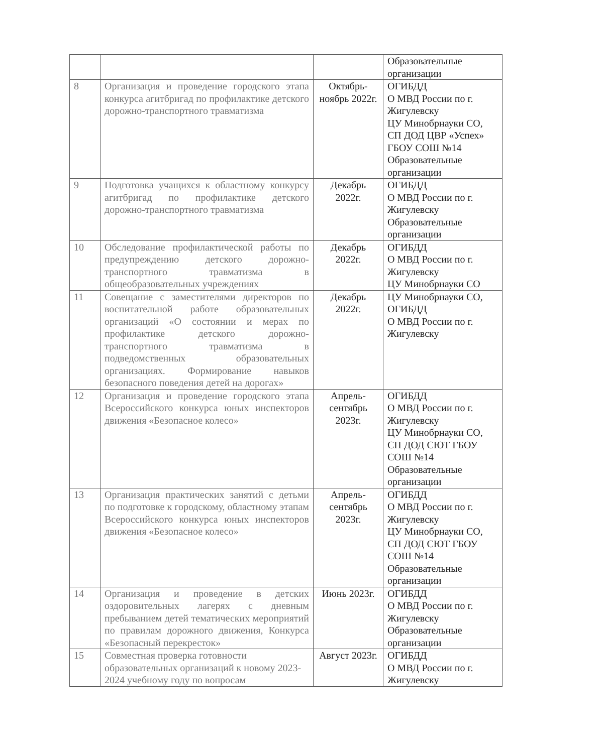| | | | Образовательные организации |
| 8 | Организация и проведение городского этапа конкурса агитбригад по профилактике детского дорожно-транспортного травматизма | Октябрь-ноябрь 2022г. | ОГИБДД О МВД России по г. Жигулевску ЦУ Минобрнауки СО, СП ДОД ЦВР «Успех» ГБОУ СОШ №14 Образовательные организации |
| 9 | Подготовка учащихся к областному конкурсу агитбригад по профилактике детского дорожно-транспортного травматизма | Декабрь 2022г. | ОГИБДД О МВД России по г. Жигулевску Образовательные организации |
| 10 | Обследование профилактической работы по предупреждению детского дорожно-транспортного травматизма в общеобразовательных учреждениях | Декабрь 2022г. | ОГИБДД О МВД России по г. Жигулевску ЦУ Минобрнауки СО |
| 11 | Совещание с заместителями директоров по воспитательной работе образовательных организаций «О состоянии и мерах по профилактике детского дорожно-транспортного травматизма в подведомственных образовательных организациях. Формирование навыков безопасного поведения детей на дорогах» | Декабрь 2022г. | ЦУ Минобрнауки СО, ОГИБДД О МВД России по г. Жигулевску |
| 12 | Организация и проведение городского этапа Всероссийского конкурса юных инспекторов движения «Безопасное колесо» | Апрель-сентябрь 2023г. | ОГИБДД О МВД России по г. Жигулевску ЦУ Минобрнауки СО, СП ДОД СЮТ ГБОУ СОШ №14 Образовательные организации |
| 13 | Организация практических занятий с детьми по подготовке к городскому, областному этапам Всероссийского конкурса юных инспекторов движения «Безопасное колесо» | Апрель-сентябрь 2023г. | ОГИБДД О МВД России по г. Жигулевску ЦУ Минобрнауки СО, СП ДОД СЮТ ГБОУ СОШ №14 Образовательные организации |
| 14 | Организация и проведение в детских оздоровительных лагерях с дневным пребыванием детей тематических мероприятий по правилам дорожного движения, Конкурса «Безопасный перекресток» | Июнь 2023г. | ОГИБДД О МВД России по г. Жигулевску Образовательные организации |
| 15 | Совместная проверка готовности образовательных организаций к новому 2023-2024 учебному году по вопросам | Август 2023г. | ОГИБДД О МВД России по г. Жигулевску |